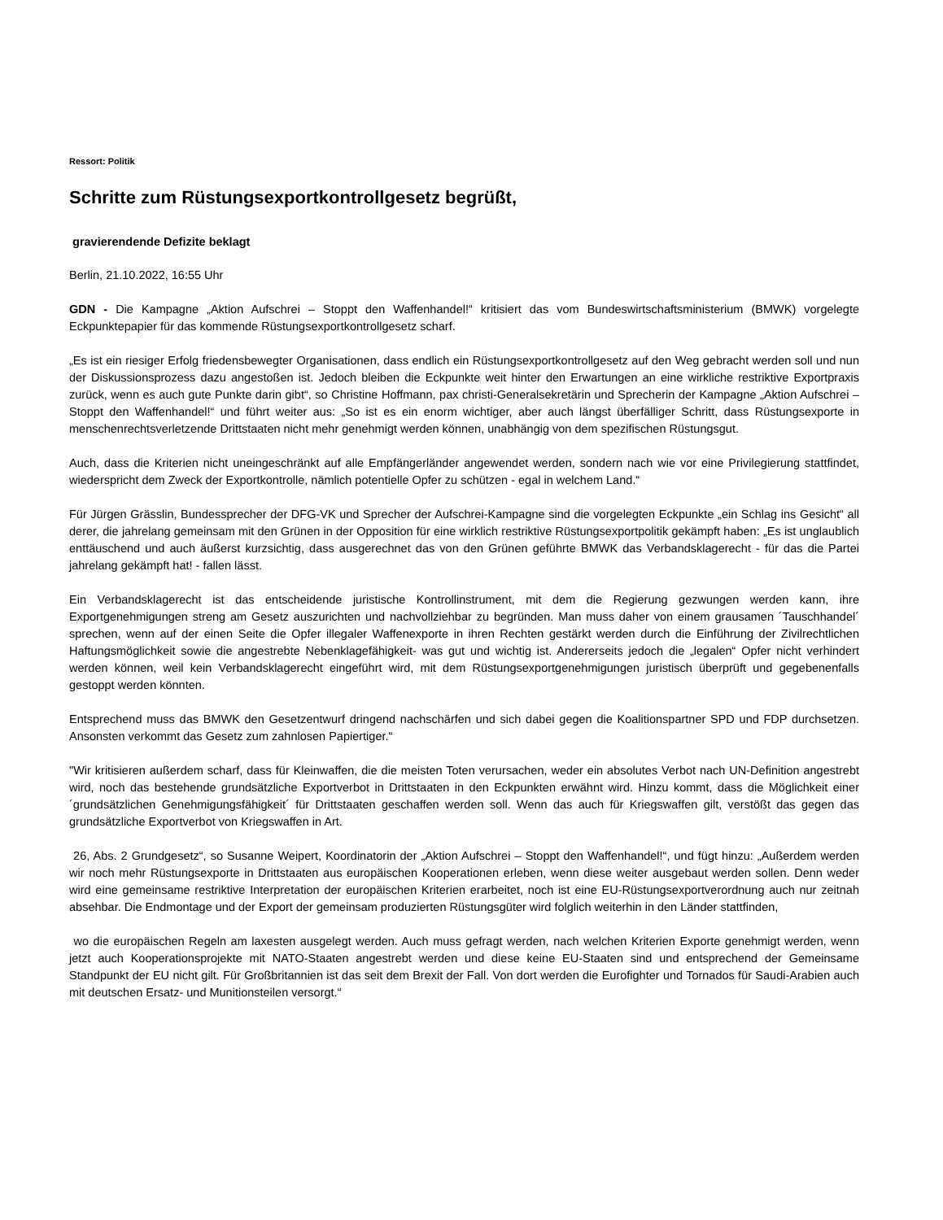Ressort: Politik
Schritte zum Rüstungsexportkontrollgesetz begrüßt,
gravierendende Defizite beklagt
Berlin, 21.10.2022, 16:55 Uhr
GDN - Die Kampagne „Aktion Aufschrei – Stoppt den Waffenhandel!“ kritisiert das vom Bundeswirtschaftsministerium (BMWK) vorgelegte Eckpunktepapier für das kommende Rüstungsexportkontrollgesetz scharf.
„Es ist ein riesiger Erfolg friedensbewegter Organisationen, dass endlich ein Rüstungsexportkontrollgesetz auf den Weg gebracht werden soll und nun der Diskussionsprozess dazu angestoßen ist. Jedoch bleiben die Eckpunkte weit hinter den Erwartungen an eine wirkliche restriktive Exportpraxis zurück, wenn es auch gute Punkte darin gibt“, so Christine Hoffmann, pax christi-Generalsekretärin und Sprecherin der Kampagne „Aktion Aufschrei – Stoppt den Waffenhandel!“ und führt weiter aus: „So ist es ein enorm wichtiger, aber auch längst überfälliger Schritt, dass Rüstungsexporte in menschenrechtsverletzende Drittstaaten nicht mehr genehmigt werden können, unabhängig von dem spezifischen Rüstungsgut.
Auch, dass die Kriterien nicht uneingeschränkt auf alle Empfängerländer angewendet werden, sondern nach wie vor eine Privilegierung stattfindet, wiederspricht dem Zweck der Exportkontrolle, nämlich potentielle Opfer zu schützen - egal in welchem Land.“
Für Jürgen Grässlin, Bundessprecher der DFG-VK und Sprecher der Aufschrei-Kampagne sind die vorgelegten Eckpunkte „ein Schlag ins Gesicht“ all derer, die jahrelang gemeinsam mit den Grünen in der Opposition für eine wirklich restriktive Rüstungsexportpolitik gekämpft haben: „Es ist unglaublich enttäuschend und auch äußerst kurzsichtig, dass ausgerechnet das von den Grünen geführte BMWK das Verbandsklagerecht - für das die Partei jahrelang gekämpft hat! - fallen lässt.
Ein Verbandsklagerecht ist das entscheidende juristische Kontrollinstrument, mit dem die Regierung gezwungen werden kann, ihre Exportgenehmigungen streng am Gesetz auszurichten und nachvollziehbar zu begründen. Man muss daher von einem grausamen ´Tauschhandel´ sprechen, wenn auf der einen Seite die Opfer illegaler Waffenexporte in ihren Rechten gestärkt werden durch die Einführung der Zivilrechtlichen Haftungsmöglichkeit sowie die angestrebte Nebenklagefähigkeit- was gut und wichtig ist. Andererseits jedoch die „legalen“ Opfer nicht verhindert werden können, weil kein Verbandsklagerecht eingeführt wird, mit dem Rüstungsexportgenehmigungen juristisch überprüft und gegebenenfalls gestoppt werden könnten.
Entsprechend muss das BMWK den Gesetzentwurf dringend nachschärfen und sich dabei gegen die Koalitionspartner SPD und FDP durchsetzen. Ansonsten verkommt das Gesetz zum zahnlosen Papiertiger.“
"Wir kritisieren außerdem scharf, dass für Kleinwaffen, die die meisten Toten verursachen, weder ein absolutes Verbot nach UN-Definition angestrebt wird, noch das bestehende grundsätzliche Exportverbot in Drittstaaten in den Eckpunkten erwähnt wird. Hinzu kommt, dass die Möglichkeit einer ´grundsätzlichen Genehmigungsfähigkeit´ für Drittstaaten geschaffen werden soll. Wenn das auch für Kriegswaffen gilt, verstößt das gegen das grundsätzliche Exportverbot von Kriegswaffen in Art.
26, Abs. 2 Grundgesetz“, so Susanne Weipert, Koordinatorin der „Aktion Aufschrei – Stoppt den Waffenhandel!“, und fügt hinzu: „Außerdem werden wir noch mehr Rüstungsexporte in Drittstaaten aus europäischen Kooperationen erleben, wenn diese weiter ausgebaut werden sollen. Denn weder wird eine gemeinsame restriktive Interpretation der europäischen Kriterien erarbeitet, noch ist eine EU-Rüstungsexportverordnung auch nur zeitnah absehbar. Die Endmontage und der Export der gemeinsam produzierten Rüstungsgüter wird folglich weiterhin in den Länder stattfinden,
wo die europäischen Regeln am laxesten ausgelegt werden. Auch muss gefragt werden, nach welchen Kriterien Exporte genehmigt werden, wenn jetzt auch Kooperationsprojekte mit NATO-Staaten angestrebt werden und diese keine EU-Staaten sind und entsprechend der Gemeinsame Standpunkt der EU nicht gilt. Für Großbritannien ist das seit dem Brexit der Fall. Von dort werden die Eurofighter und Tornados für Saudi-Arabien auch mit deutschen Ersatz- und Munitionsteilen versorgt.“